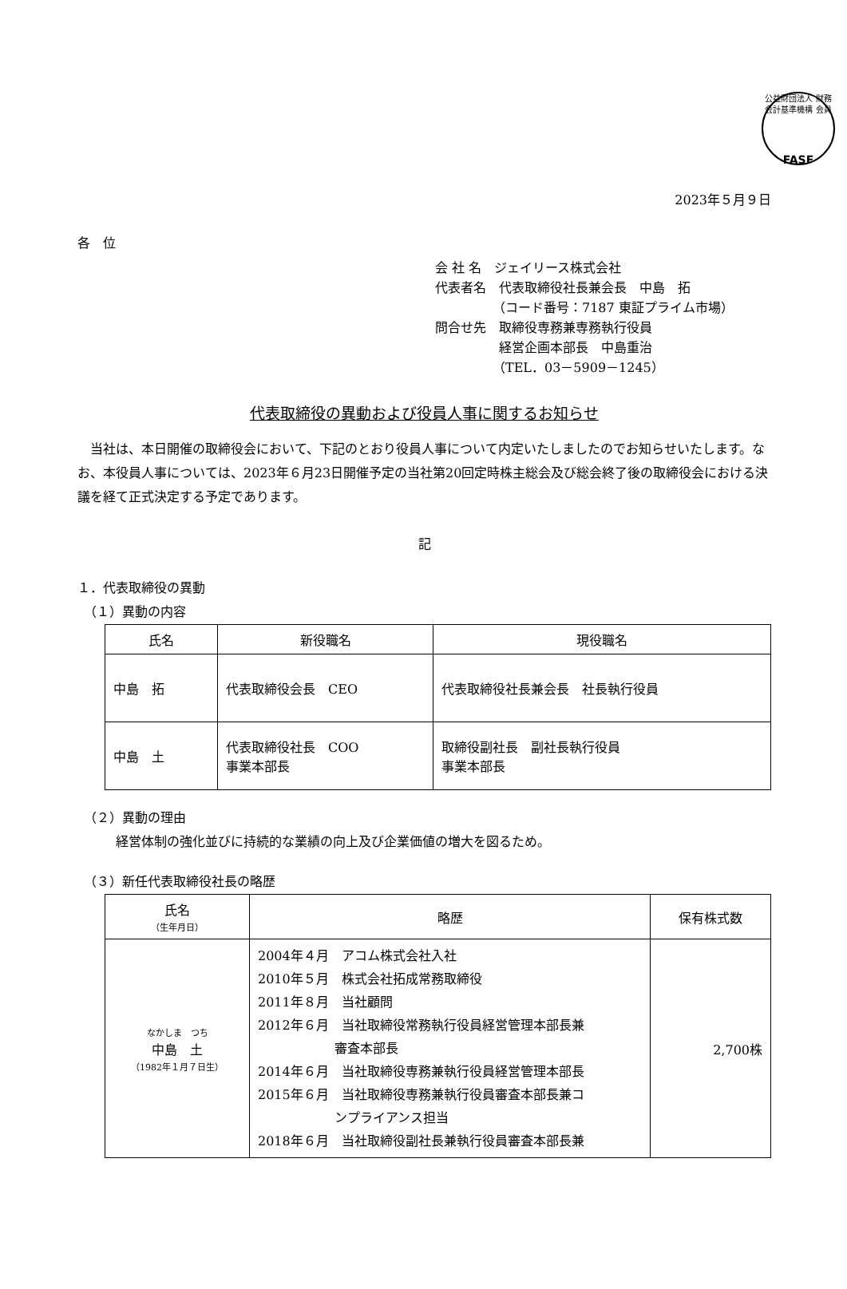公益財団法人 財務会計基準機構 会員
FASF
2023年５月９日
各　位
会 社 名　ジェイリース株式会社
代表者名　代表取締役社長兼会長　中島　拓
　　　　　（コード番号：7187 東証プライム市場）
問合せ先　取締役専務兼専務執行役員
　　　　　経営企画本部長　中島重治
　　　　　（TEL．03－5909－1245）
代表取締役の異動および役員人事に関するお知らせ
　当社は、本日開催の取締役会において、下記のとおり役員人事について内定いたしましたのでお知らせいたします。なお、本役員人事については、2023年６月23日開催予定の当社第20回定時株主総会及び総会終了後の取締役会における決議を経て正式決定する予定であります。
記
１．代表取締役の異動
　（１）異動の内容
| 氏名 | 新役職名 | 現役職名 |
| --- | --- | --- |
| 中島 拓 | 代表取締役会長 CEO | 代表取締役社長兼会長 社長執行役員 |
| 中島 土 | 代表取締役社長 COO 事業本部長 | 取締役副社長 副社長執行役員 事業本部長 |
　（２）異動の理由
　　　経営体制の強化並びに持続的な業績の向上及び企業価値の増大を図るため。
　（３）新任代表取締役社長の略歴
| 氏名 （生年月日） | 略歴 | 保有株式数 |
| --- | --- | --- |
| なかしま つち 中島 土 （1982年１月７日生） | 2004年４月 アコム株式会社入社 2010年５月 株式会社拓成常務取締役 2011年８月 当社顧問 2012年６月 当社取締役常務執行役員経営管理本部長兼 審査本部長 2014年６月 当社取締役専務兼執行役員経営管理本部長 2015年６月 当社取締役専務兼執行役員審査本部長兼コ ンプライアンス担当 2018年６月 当社取締役副社長兼執行役員審査本部長兼 | 2,700株 |